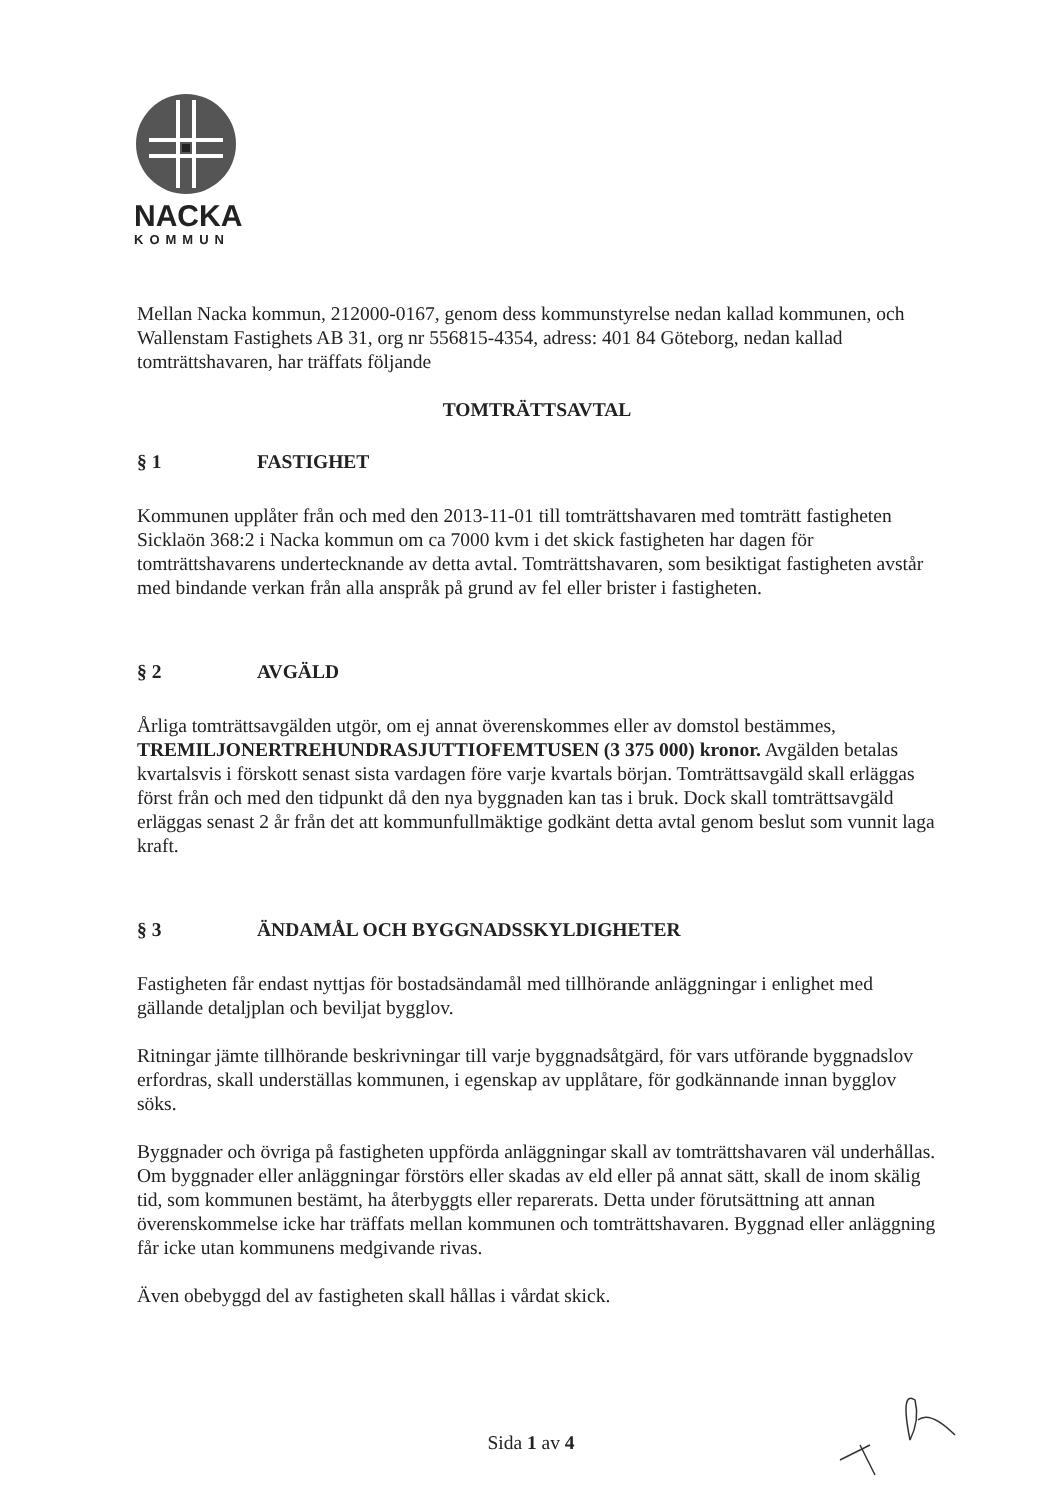NACKA
KOMMUN
Mellan Nacka kommun, 212000-0167, genom dess kommunstyrelse nedan kallad kommunen, och Wallenstam Fastighets AB 31, org nr 556815-4354, adress: 401 84 Göteborg, nedan kallad tomträttshavaren, har träffats följande
TOMTRÄTTSAVTAL
§ 1 FASTIGHET
Kommunen upplåter från och med den 2013-11-01 till tomträttshavaren med tomträtt fastigheten Sicklaön 368:2 i Nacka kommun om ca 7000 kvm i det skick fastigheten har dagen för tomträttshavarens undertecknande av detta avtal. Tomträttshavaren, som besiktigat fastigheten avstår med bindande verkan från alla anspråk på grund av fel eller brister i fastigheten.
§ 2 AVGÄLD
Årliga tomträttsavgälden utgör, om ej annat överenskommes eller av domstol bestämmes, TREMILJONERTREHUNDRASJUTTIOFEMTUSEN (3 375 000) kronor. Avgälden betalas kvartalsvis i förskott senast sista vardagen före varje kvartals början. Tomträttsavgäld skall erläggas först från och med den tidpunkt då den nya byggnaden kan tas i bruk. Dock skall tomträttsavgäld erläggas senast 2 år från det att kommunfullmäktige godkänt detta avtal genom beslut som vunnit laga kraft.
§ 3 ÄNDAMÅL OCH BYGGNADSSKYLDIGHETER
Fastigheten får endast nyttjas för bostadsändamål med tillhörande anläggningar i enlighet med gällande detaljplan och beviljat bygglov.
Ritningar jämte tillhörande beskrivningar till varje byggnadsåtgärd, för vars utförande byggnadslov erfordras, skall underställas kommunen, i egenskap av upplåtare, för godkännande innan bygglov söks.
Byggnader och övriga på fastigheten uppförda anläggningar skall av tomträttshavaren väl underhållas. Om byggnader eller anläggningar förstörs eller skadas av eld eller på annat sätt, skall de inom skälig tid, som kommunen bestämt, ha återbyggts eller reparerats. Detta under förutsättning att annan överenskommelse icke har träffats mellan kommunen och tomträttshavaren. Byggnad eller anläggning får icke utan kommunens medgivande rivas.
Även obebyggd del av fastigheten skall hållas i vårdat skick.
Sida 1 av 4